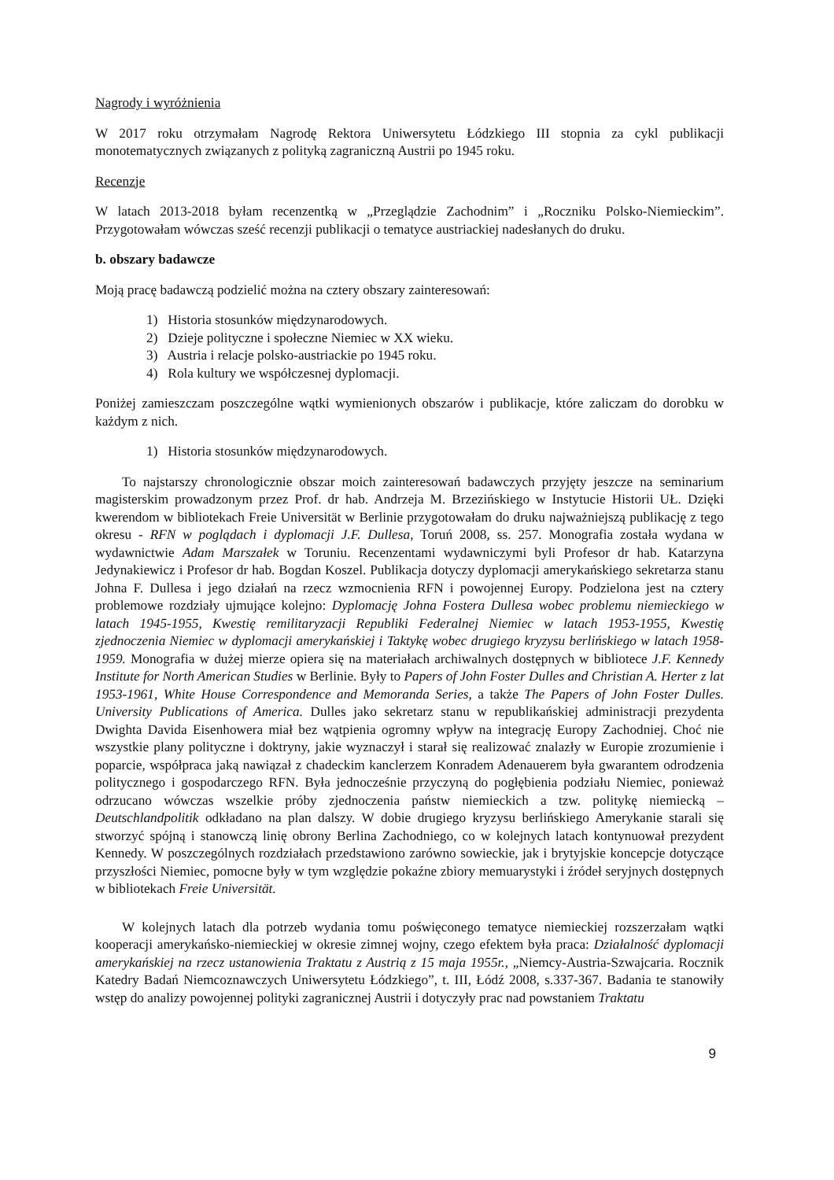Nagrody i wyróżnienia
W 2017 roku otrzymałam Nagrodę Rektora Uniwersytetu Łódzkiego III stopnia za cykl publikacji monotematycznych związanych z polityką zagraniczną Austrii po 1945 roku.
Recenzje
W latach 2013-2018 byłam recenzentką w „Przeglądzie Zachodnim” i „Roczniku Polsko-Niemieckim”. Przygotowałam wówczas sześć recenzji publikacji o tematyce austriackiej nadesłanych do druku.
b. obszary badawcze
Moją pracę badawczą podzielić można na cztery obszary zainteresowań:
1) Historia stosunków międzynarodowych.
2) Dzieje polityczne i społeczne Niemiec w XX wieku.
3) Austria i relacje polsko-austriackie po 1945 roku.
4) Rola kultury we współczesnej dyplomacji.
Poniżej zamieszczam poszczególne wątki wymienionych obszarów i publikacje, które zaliczam do dorobku w każdym z nich.
1) Historia stosunków międzynarodowych.
To najstarszy chronologicznie obszar moich zainteresowań badawczych przyjęty jeszcze na seminarium magisterskim prowadzonym przez Prof. dr hab. Andrzeja M. Brzezińskiego w Instytucie Historii UŁ. Dzięki kwerendom w bibliotekach Freie Universität w Berlinie przygotowałam do druku najważniejszą publikację z tego okresu - RFN w poglądach i dyplomacji J.F. Dullesa, Toruń 2008, ss. 257. Monografia została wydana w wydawnictwie Adam Marszałek w Toruniu. Recenzentami wydawniczymi byli Profesor dr hab. Katarzyna Jedynakiewicz i Profesor dr hab. Bogdan Koszel. Publikacja dotyczy dyplomacji amerykańskiego sekretarza stanu Johna F. Dullesa i jego działań na rzecz wzmocnienia RFN i powojennej Europy. Podzielona jest na cztery problemowe rozdziały ujmujące kolejno: Dyplomację Johna Fostera Dullesa wobec problemu niemieckiego w latach 1945-1955, Kwestię remilitaryzacji Republiki Federalnej Niemiec w latach 1953-1955, Kwestię zjednoczenia Niemiec w dyplomacji amerykańskiej i Taktykę wobec drugiego kryzysu berlińskiego w latach 1958-1959. Monografia w dużej mierze opiera się na materiałach archiwalnych dostępnych w bibliotece J.F. Kennedy Institute for North American Studies w Berlinie. Były to Papers of John Foster Dulles and Christian A. Herter z lat 1953-1961, White House Correspondence and Memoranda Series, a także The Papers of John Foster Dulles. University Publications of America. Dulles jako sekretarz stanu w republikańskiej administracji prezydenta Dwighta Davida Eisenhowera miał bez wątpienia ogromny wpływ na integrację Europy Zachodniej. Choć nie wszystkie plany polityczne i doktryny, jakie wyznaczył i starał się realizować znalazły w Europie zrozumienie i poparcie, współpraca jaką nawiązał z chadeckim kanclerzem Konradem Adenauerem była gwarantem odrodzenia politycznego i gospodarczego RFN. Była jednocześnie przyczyną do pogłębienia podziału Niemiec, ponieważ odrzucano wówczas wszelkie próby zjednoczenia państw niemieckich a tzw. politykę niemiecką – Deutschlandpolitik odkładano na plan dalszy. W dobie drugiego kryzysu berlińskiego Amerykanie starali się stworzyć spójną i stanowczą linię obrony Berlina Zachodniego, co w kolejnych latach kontynuował prezydent Kennedy. W poszczególnych rozdziałach przedstawiono zarówno sowieckie, jak i brytyjskie koncepcje dotyczące przyszłości Niemiec, pomocne były w tym względzie pokaźne zbiory memuarystyki i źródeł seryjnych dostępnych w bibliotekach Freie Universität.
W kolejnych latach dla potrzeb wydania tomu poświęconego tematyce niemieckiej rozszerzałam wątki kooperacji amerykańsko-niemieckiej w okresie zimnej wojny, czego efektem była praca: Działalność dyplomacji amerykańskiej na rzecz ustanowienia Traktatu z Austrią z 15 maja 1955r., „Niemcy-Austria-Szwajcaria. Rocznik Katedry Badań Niemcoznawczych Uniwersytetu Łódzkiego”, t. III, Łódź 2008, s.337-367. Badania te stanowiły wstęp do analizy powojennej polityki zagranicznej Austrii i dotyczyły prac nad powstaniem Traktatu
9